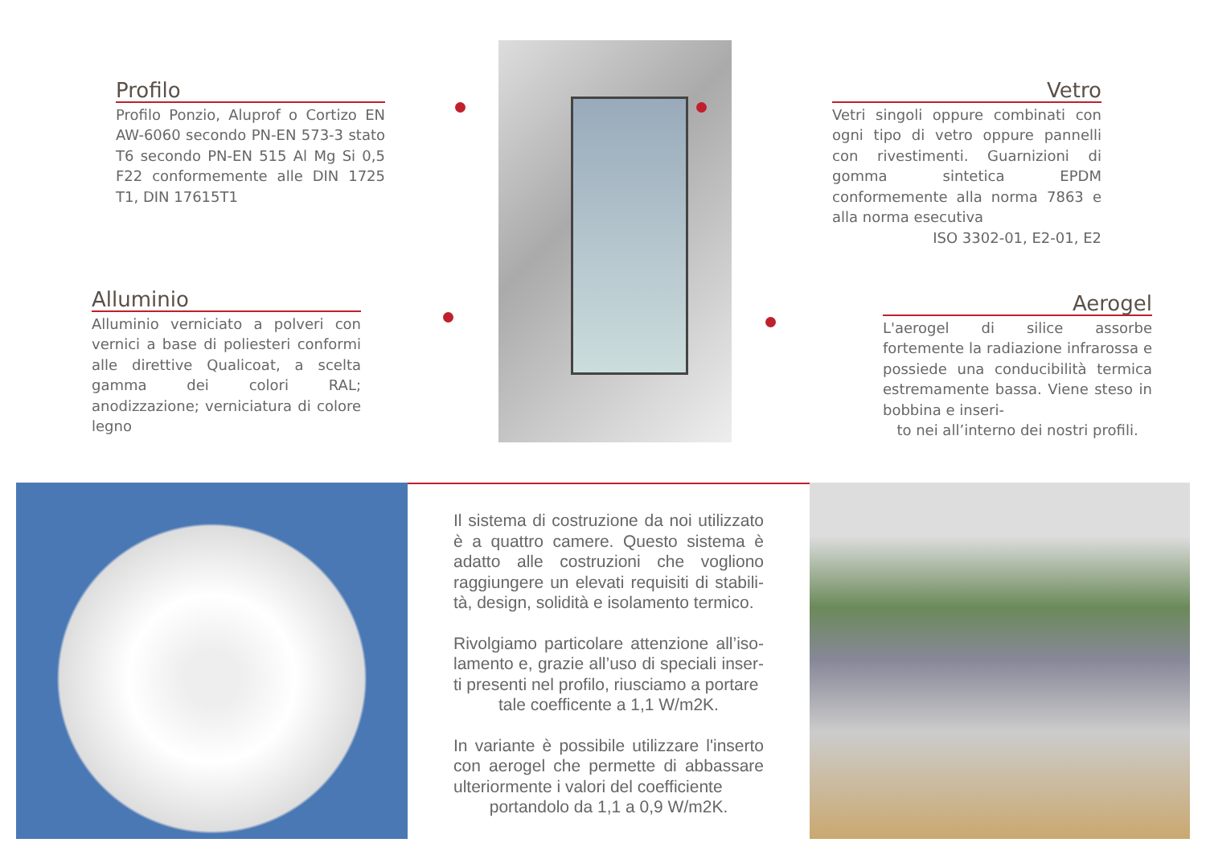Profilo
Profilo Ponzio, Aluprof o Cortizo EN AW-6060 secondo PN-EN 573-3 stato T6 secondo PN-EN 515 Al Mg Si 0,5 F22 conformemente alle DIN 1725 T1, DIN 17615T1
Vetro
Vetri singoli oppure combinati con ogni tipo di vetro oppure pannelli con rivestimenti. Guarnizioni di gomma sintetica EPDM conformemente alla norma 7863 e alla norma esecutiva
ISO 3302-01, E2-01, E2
Alluminio
Alluminio verniciato a polveri con vernici a base di poliesteri conformi alle direttive Qualicoat, a scelta gamma dei colori RAL; anodizzazione; verniciatura di colore legno
Aerogel
L'aerogel di silice assorbe fortemente la radiazione infrarossa e possiede una conducibilità termica estremamente bassa. Viene steso in bobbina e inseri-
to nei all’interno dei nostri profili.
Il sistema di costruzione da noi utilizzato è a quattro camere. Questo sistema è adatto alle costruzioni che vogliono raggiungere un elevati requisiti di stabili-tà, design, solidità e isolamento termico.
Rivolgiamo particolare attenzione all’iso-lamento e, grazie all’uso di speciali inser-ti presenti nel profilo, riusciamo a portare
tale coefficente a 1,1 W/m2K.
In variante è possibile utilizzare l'inserto con aerogel che permette di abbassare ulteriormente i valori del coefficiente
portandolo da 1,1 a 0,9 W/m2K.